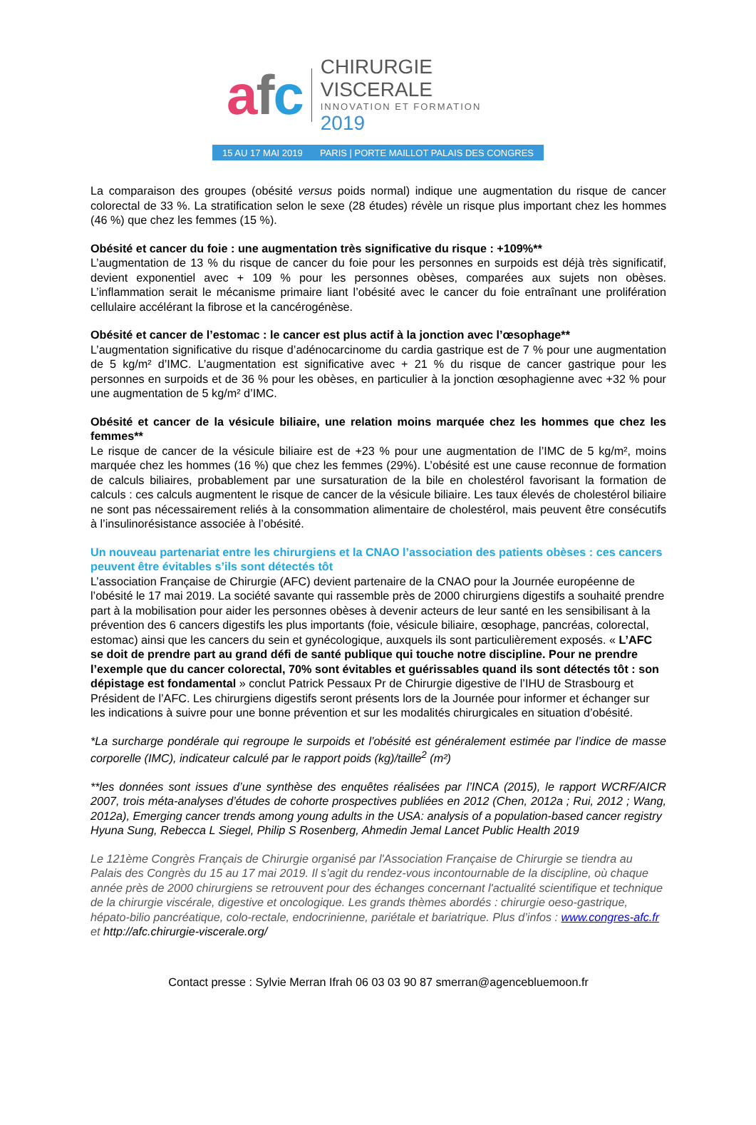afc
CHIRURGIE VISCERALE
INNOVATION ET FORMATION
2019
15 AU 17 MAI 2019 PARIS | PORTE MAILLOT PALAIS DES CONGRES
La comparaison des groupes (obésité versus poids normal) indique une augmentation du risque de cancer colorectal de 33 %. La stratification selon le sexe (28 études) révèle un risque plus important chez les hommes (46 %) que chez les femmes (15 %).
Obésité et cancer du foie : une augmentation très significative du risque : +109%**
L’augmentation de 13 % du risque de cancer du foie pour les personnes en surpoids est déjà très significatif, devient exponentiel avec + 109 % pour les personnes obèses, comparées aux sujets non obèses. L’inflammation serait le mécanisme primaire liant l’obésité avec le cancer du foie entraînant une prolifération cellulaire accélérant la fibrose et la cancérogénèse.
Obésité et cancer de l’estomac : le cancer est plus actif à la jonction avec l’œsophage**
L’augmentation significative du risque d’adénocarcinome du cardia gastrique est de 7 % pour une augmentation de 5 kg/m² d’IMC. L’augmentation est significative avec + 21 % du risque de cancer gastrique pour les personnes en surpoids et de 36 % pour les obèses, en particulier à la jonction œsophagienne avec +32 % pour une augmentation de 5 kg/m² d’IMC.
Obésité et cancer de la vésicule biliaire, une relation moins marquée chez les hommes que chez les femmes**
Le risque de cancer de la vésicule biliaire est de +23 % pour une augmentation de l’IMC de 5 kg/m², moins marquée chez les hommes (16 %) que chez les femmes (29%). L’obésité est une cause reconnue de formation de calculs biliaires, probablement par une sursaturation de la bile en cholestérol favorisant la formation de calculs : ces calculs augmentent le risque de cancer de la vésicule biliaire. Les taux élevés de cholestérol biliaire ne sont pas nécessairement reliés à la consommation alimentaire de cholestérol, mais peuvent être consécutifs à l’insulinorésistance associée à l’obésité.
Un nouveau partenariat entre les chirurgiens et la CNAO l’association des patients obèses : ces cancers peuvent être évitables s’ils sont détectés tôt
L’association Française de Chirurgie (AFC) devient partenaire de la CNAO pour la Journée européenne de l’obésité le 17 mai 2019. La société savante qui rassemble près de 2000 chirurgiens digestifs a souhaité prendre part à la mobilisation pour aider les personnes obèses à devenir acteurs de leur santé en les sensibilisant à la prévention des 6 cancers digestifs les plus importants (foie, vésicule biliaire, œsophage, pancréas, colorectal, estomac) ainsi que les cancers du sein et gynécologique, auxquels ils sont particulièrement exposés. « L’AFC se doit de prendre part au grand défi de santé publique qui touche notre discipline. Pour ne prendre l’exemple que du cancer colorectal, 70% sont évitables et guérissables quand ils sont détectés tôt : son dépistage est fondamental » conclut Patrick Pessaux Pr de Chirurgie digestive de l’IHU de Strasbourg et Président de l’AFC. Les chirurgiens digestifs seront présents lors de la Journée pour informer et échanger sur les indications à suivre pour une bonne prévention et sur les modalités chirurgicales en situation d’obésité.
*La surcharge pondérale qui regroupe le surpoids et l’obésité est généralement estimée par l’indice de masse corporelle (IMC), indicateur calculé par le rapport poids (kg)/taille<sup>2</sup> (m²)
**les données sont issues d’une synthèse des enquêtes réalisées par l’INCA (2015), le rapport WCRF/AICR 2007, trois méta-analyses d’études de cohorte prospectives publiées en 2012 (Chen, 2012a ; Rui, 2012 ; Wang, 2012a), Emerging cancer trends among young adults in the USA: analysis of a population-based cancer registry
Hyuna Sung, Rebecca L Siegel, Philip S Rosenberg, Ahmedin Jemal Lancet Public Health 2019
Le 121ème Congrès Français de Chirurgie organisé par l'Association Française de Chirurgie se tiendra au Palais des Congrès du 15 au 17 mai 2019. Il s’agit du rendez-vous incontournable de la discipline, où chaque année près de 2000 chirurgiens se retrouvent pour des échanges concernant l'actualité scientifique et technique de la chirurgie viscérale, digestive et oncologique. Les grands thèmes abordés : chirurgie oeso-gastrique, hépato-bilio pancréatique, colo-rectale, endocrinienne, pariétale et bariatrique. Plus d’infos : www.congres-afc.fr et http://afc.chirurgie-viscerale.org/
Contact presse : Sylvie Merran Ifrah 06 03 03 90 87 smerran@agencebluemoon.fr